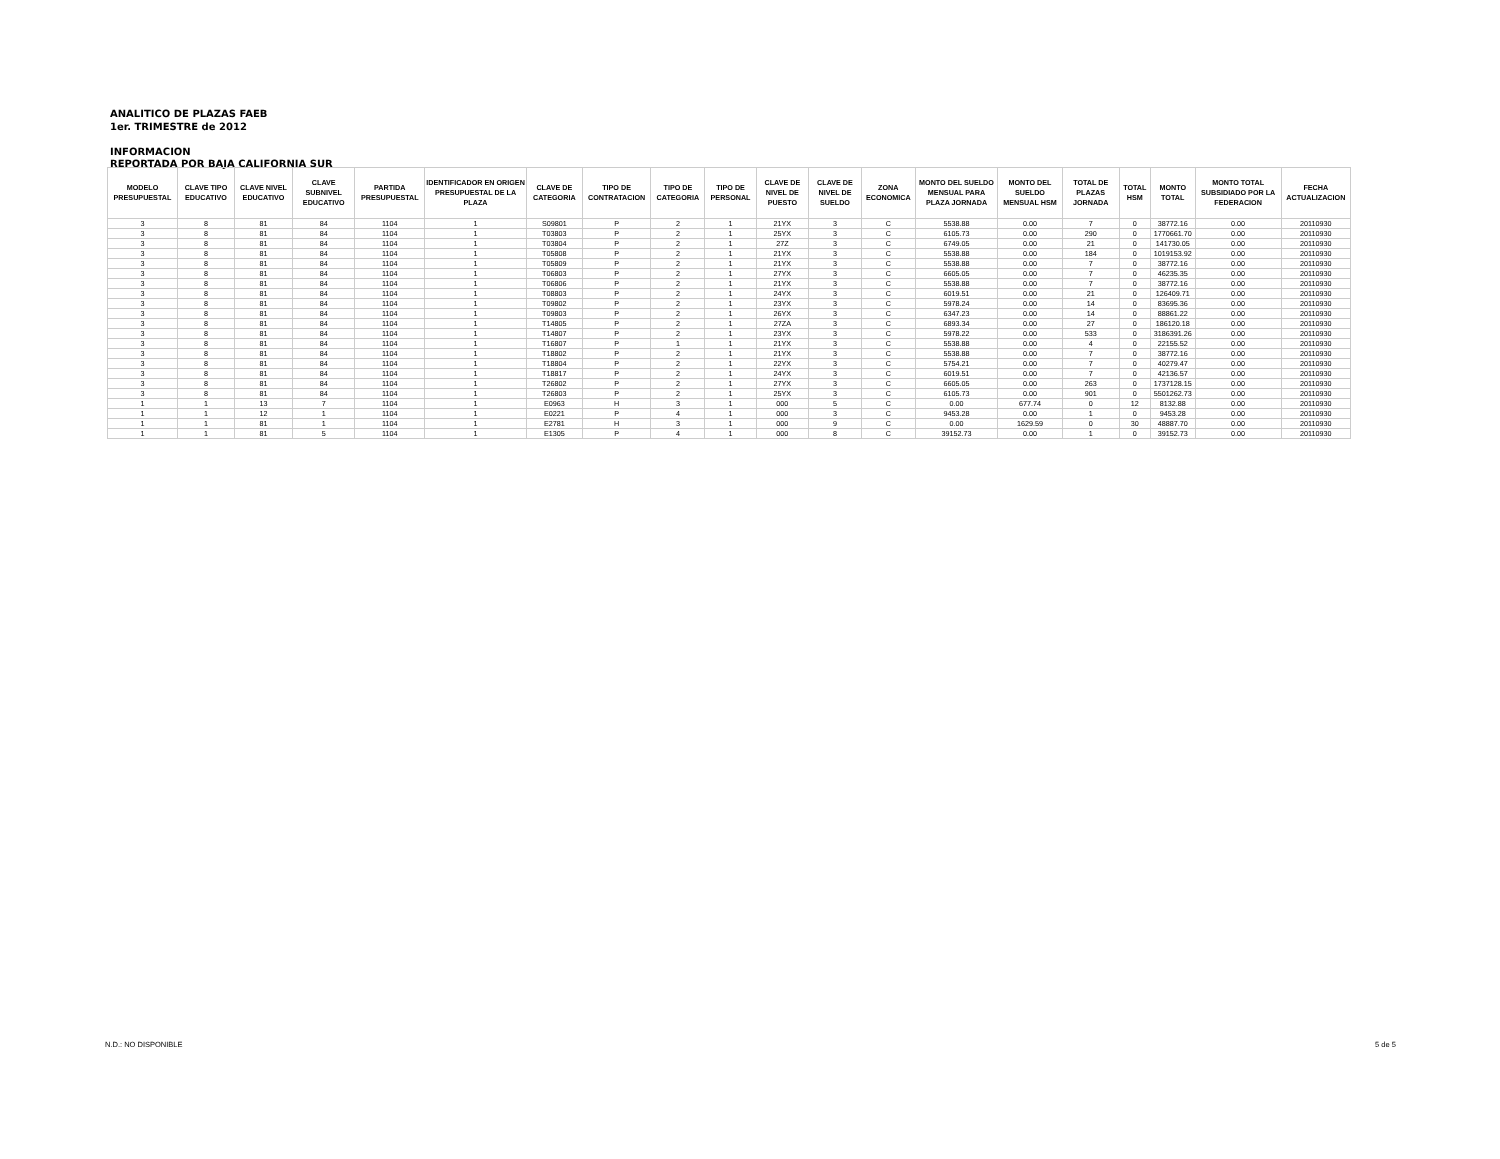ANALITICO DE PLAZAS FAEB
1er. TRIMESTRE de 2012
INFORMACION
REPORTADA POR BAJA CALIFORNIA SUR
| MODELO PRESUPUESTAL | CLAVE TIPO EDUCATIVO | CLAVE NIVEL EDUCATIVO | CLAVE SUBNIVEL EDUCATIVO | PARTIDA PRESUPUESTAL | IDENTIFICADOR EN ORIGEN PRESUPUESTAL DE LA PLAZA | CLAVE DE CATEGORIA | TIPO DE CONTRATACION | TIPO DE CATEGORIA | TIPO DE PERSONAL | CLAVE DE NIVEL DE PUESTO | CLAVE DE NIVEL DE SUELDO | ZONA ECONOMICA | MONTO DEL SUELDO MENSUAL PARA PLAZA JORNADA | MONTO DEL SUELDO MENSUAL HSM | TOTAL DE PLAZAS JORNADA | TOTAL HSM | MONTO TOTAL | MONTO TOTAL SUBSIDIADO POR LA FEDERACION | FECHA ACTUALIZACION |
| --- | --- | --- | --- | --- | --- | --- | --- | --- | --- | --- | --- | --- | --- | --- | --- | --- | --- | --- | --- |
| 3 | 8 | 81 | 84 | 1104 | 1 | S09801 | P | 2 | 1 | 21YX | 3 | C | 5538.88 | 0.00 | 7 | 0 | 38772.16 | 0.00 | 20110930 |
| 3 | 8 | 81 | 84 | 1104 | 1 | T03803 | P | 2 | 1 | 25YX | 3 | C | 6105.73 | 0.00 | 290 | 0 | 1770661.70 | 0.00 | 20110930 |
| 3 | 8 | 81 | 84 | 1104 | 1 | T03804 | P | 2 | 1 | 27Z | 3 | C | 6749.05 | 0.00 | 21 | 0 | 141730.05 | 0.00 | 20110930 |
| 3 | 8 | 81 | 84 | 1104 | 1 | T05808 | P | 2 | 1 | 21YX | 3 | C | 5538.88 | 0.00 | 184 | 0 | 1019153.92 | 0.00 | 20110930 |
| 3 | 8 | 81 | 84 | 1104 | 1 | T05809 | P | 2 | 1 | 21YX | 3 | C | 5538.88 | 0.00 | 7 | 0 | 38772.16 | 0.00 | 20110930 |
| 3 | 8 | 81 | 84 | 1104 | 1 | T06803 | P | 2 | 1 | 27YX | 3 | C | 6605.05 | 0.00 | 7 | 0 | 46235.35 | 0.00 | 20110930 |
| 3 | 8 | 81 | 84 | 1104 | 1 | T06806 | P | 2 | 1 | 21YX | 3 | C | 5538.88 | 0.00 | 7 | 0 | 38772.16 | 0.00 | 20110930 |
| 3 | 8 | 81 | 84 | 1104 | 1 | T08803 | P | 2 | 1 | 24YX | 3 | C | 6019.51 | 0.00 | 21 | 0 | 126409.71 | 0.00 | 20110930 |
| 3 | 8 | 81 | 84 | 1104 | 1 | T09802 | P | 2 | 1 | 23YX | 3 | C | 5978.24 | 0.00 | 14 | 0 | 83695.36 | 0.00 | 20110930 |
| 3 | 8 | 81 | 84 | 1104 | 1 | T09803 | P | 2 | 1 | 26YX | 3 | C | 6347.23 | 0.00 | 14 | 0 | 88861.22 | 0.00 | 20110930 |
| 3 | 8 | 81 | 84 | 1104 | 1 | T14805 | P | 2 | 1 | 27ZA | 3 | C | 6893.34 | 0.00 | 27 | 0 | 186120.18 | 0.00 | 20110930 |
| 3 | 8 | 81 | 84 | 1104 | 1 | T14807 | P | 2 | 1 | 23YX | 3 | C | 5978.22 | 0.00 | 533 | 0 | 3186391.26 | 0.00 | 20110930 |
| 3 | 8 | 81 | 84 | 1104 | 1 | T16807 | P | 1 | 1 | 21YX | 3 | C | 5538.88 | 0.00 | 4 | 0 | 22155.52 | 0.00 | 20110930 |
| 3 | 8 | 81 | 84 | 1104 | 1 | T18802 | P | 2 | 1 | 21YX | 3 | C | 5538.88 | 0.00 | 7 | 0 | 38772.16 | 0.00 | 20110930 |
| 3 | 8 | 81 | 84 | 1104 | 1 | T18804 | P | 2 | 1 | 22YX | 3 | C | 5754.21 | 0.00 | 7 | 0 | 40279.47 | 0.00 | 20110930 |
| 3 | 8 | 81 | 84 | 1104 | 1 | T18817 | P | 2 | 1 | 24YX | 3 | C | 6019.51 | 0.00 | 7 | 0 | 42136.57 | 0.00 | 20110930 |
| 3 | 8 | 81 | 84 | 1104 | 1 | T26802 | P | 2 | 1 | 27YX | 3 | C | 6605.05 | 0.00 | 263 | 0 | 1737128.15 | 0.00 | 20110930 |
| 3 | 8 | 81 | 84 | 1104 | 1 | T26803 | P | 2 | 1 | 25YX | 3 | C | 6105.73 | 0.00 | 901 | 0 | 5501262.73 | 0.00 | 20110930 |
| 1 | 1 | 13 | 7 | 1104 | 1 | E0963 | H | 3 | 1 | 000 | 5 | C | 0.00 | 677.74 | 0 | 12 | 8132.88 | 0.00 | 20110930 |
| 1 | 1 | 12 | 1 | 1104 | 1 | E0221 | P | 4 | 1 | 000 | 3 | C | 9453.28 | 0.00 | 1 | 0 | 9453.28 | 0.00 | 20110930 |
| 1 | 1 | 81 | 1 | 1104 | 1 | E2781 | H | 3 | 1 | 000 | 9 | C | 0.00 | 1629.59 | 0 | 30 | 48887.70 | 0.00 | 20110930 |
| 1 | 1 | 81 | 5 | 1104 | 1 | E1305 | P | 4 | 1 | 000 | 8 | C | 39152.73 | 0.00 | 1 | 0 | 39152.73 | 0.00 | 20110930 |
N.D.: NO DISPONIBLE 5 de 5